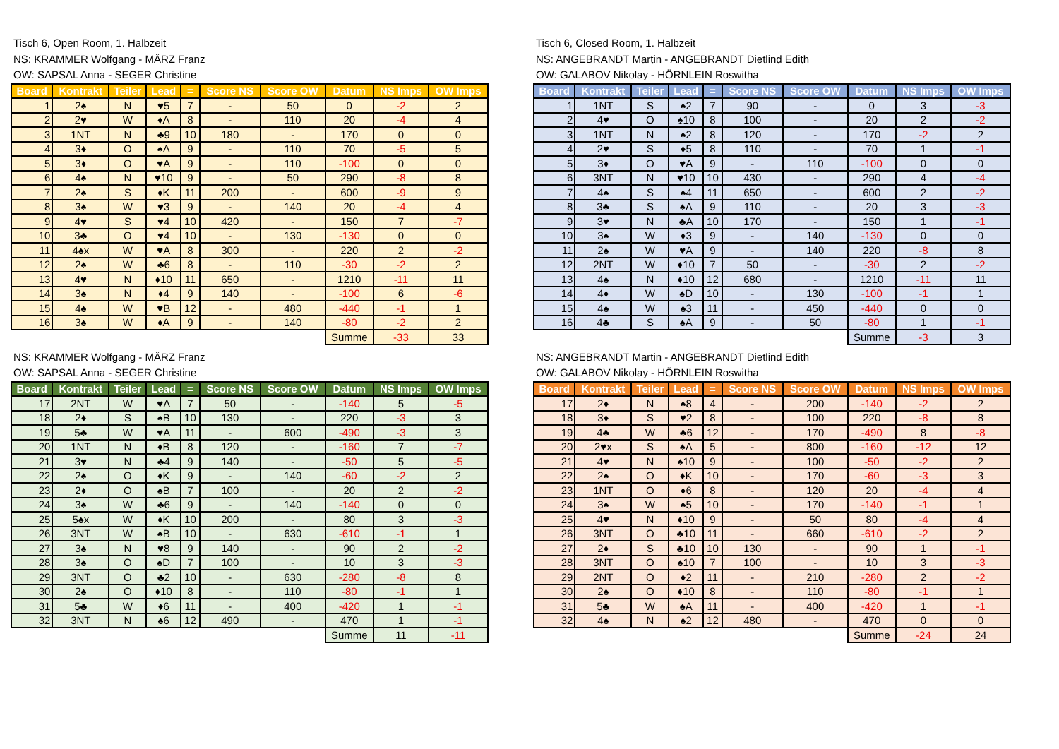Tisch 6, Open Room, 1. Halbzeit
NS: KRAMMER Wolfgang - MÄRZ Franz
OW: SAPSAL Anna - SEGER Christine
| Board | Kontrakt | Teiler | Lead | = | Score NS | Score OW | Datum | NS Imps | OW Imps |
| --- | --- | --- | --- | --- | --- | --- | --- | --- | --- |
| 1 | 2♠ | N | ♥5 | 7 | - | 50 | 0 | -2 | 2 |
| 2 | 2♥ | W | ♦A | 8 | - | 110 | 20 | -4 | 4 |
| 3 | 1NT | N | ♣9 | 10 | 180 | - | 170 | 0 | 0 |
| 4 | 3♦ | O | ♠A | 9 | - | 110 | 70 | -5 | 5 |
| 5 | 3♦ | O | ♥A | 9 | - | 110 | -100 | 0 | 0 |
| 6 | 4♠ | N | ♥10 | 9 | - | 50 | 290 | -8 | 8 |
| 7 | 2♠ | S | ♦K | 11 | 200 | - | 600 | -9 | 9 |
| 8 | 3♠ | W | ♥3 | 9 | - | 140 | 20 | -4 | 4 |
| 9 | 4♥ | S | ♥4 | 10 | 420 | - | 150 | 7 | -7 |
| 10 | 3♣ | O | ♥4 | 10 | - | 130 | -130 | 0 | 0 |
| 11 | 4♠x | W | ♥A | 8 | 300 | - | 220 | 2 | -2 |
| 12 | 2♠ | W | ♣6 | 8 | - | 110 | -30 | -2 | 2 |
| 13 | 4♥ | N | ♦10 | 11 | 650 | - | 1210 | -11 | 11 |
| 14 | 3♠ | N | ♦4 | 9 | 140 | - | -100 | 6 | -6 |
| 15 | 4♠ | W | ♥B | 12 | - | 480 | -440 | -1 | 1 |
| 16 | 3♠ | W | ♦A | 9 | - | 140 | -80 | -2 | 2 |
| | | | | | | | Summe | -33 | 33 |
Tisch 6, Closed Room, 1. Halbzeit
NS: ANGEBRANDT Martin - ANGEBRANDT Dietlind Edith
OW: GALABOV Nikolay - HÖRNLEIN Roswitha
| Board | Kontrakt | Teiler | Lead | = | Score NS | Score OW | Datum | NS Imps | OW Imps |
| --- | --- | --- | --- | --- | --- | --- | --- | --- | --- |
| 1 | 1NT | S | ♠2 | 7 | 90 | - | 0 | 3 | -3 |
| 2 | 4♥ | O | ♠10 | 8 | 100 | - | 20 | 2 | -2 |
| 3 | 1NT | N | ♠2 | 8 | 120 | - | 170 | -2 | 2 |
| 4 | 2♥ | S | ♦5 | 8 | 110 | - | 70 | 1 | -1 |
| 5 | 3♦ | O | ♥A | 9 | - | 110 | -100 | 0 | 0 |
| 6 | 3NT | N | ♥10 | 10 | 430 | - | 290 | 4 | -4 |
| 7 | 4♠ | S | ♠4 | 11 | 650 | - | 600 | 2 | -2 |
| 8 | 3♣ | S | ♠A | 9 | 110 | - | 20 | 3 | -3 |
| 9 | 3♥ | N | ♣A | 10 | 170 | - | 150 | 1 | -1 |
| 10 | 3♠ | W | ♦3 | 9 | - | 140 | -130 | 0 | 0 |
| 11 | 2♠ | W | ♥A | 9 | - | 140 | 220 | -8 | 8 |
| 12 | 2NT | W | ♦10 | 7 | 50 | - | -30 | 2 | -2 |
| 13 | 4♠ | N | ♦10 | 12 | 680 | - | 1210 | -11 | 11 |
| 14 | 4♦ | W | ♠D | 10 | - | 130 | -100 | -1 | 1 |
| 15 | 4♠ | W | ♠3 | 11 | - | 450 | -440 | 0 | 0 |
| 16 | 4♣ | S | ♠A | 9 | - | 50 | -80 | 1 | -1 |
| | | | | | | | Summe | -3 | 3 |
NS: KRAMMER Wolfgang - MÄRZ Franz
OW: SAPSAL Anna - SEGER Christine
| Board | Kontrakt | Teiler | Lead | = | Score NS | Score OW | Datum | NS Imps | OW Imps |
| --- | --- | --- | --- | --- | --- | --- | --- | --- | --- |
| 17 | 2NT | W | ♥A | 7 | 50 | - | -140 | 5 | -5 |
| 18 | 2♦ | S | ♠B | 10 | 130 | - | 220 | -3 | 3 |
| 19 | 5♣ | W | ♥A | 11 | - | 600 | -490 | -3 | 3 |
| 20 | 1NT | N | ♦B | 8 | 120 | - | -160 | 7 | -7 |
| 21 | 3♥ | N | ♣4 | 9 | 140 | - | -50 | 5 | -5 |
| 22 | 2♠ | O | ♦K | 9 | - | 140 | -60 | -2 | 2 |
| 23 | 2♦ | O | ♠B | 7 | 100 | - | 20 | 2 | -2 |
| 24 | 3♠ | W | ♣6 | 9 | - | 140 | -140 | 0 | 0 |
| 25 | 5♠x | W | ♦K | 10 | 200 | - | 80 | 3 | -3 |
| 26 | 3NT | W | ♠B | 10 | - | 630 | -610 | -1 | 1 |
| 27 | 3♠ | N | ♥8 | 9 | 140 | - | 90 | 2 | -2 |
| 28 | 3♠ | O | ♠D | 7 | 100 | - | 10 | 3 | -3 |
| 29 | 3NT | O | ♣2 | 10 | - | 630 | -280 | -8 | 8 |
| 30 | 2♠ | O | ♦10 | 8 | - | 110 | -80 | -1 | 1 |
| 31 | 5♣ | W | ♦6 | 11 | - | 400 | -420 | 1 | -1 |
| 32 | 3NT | N | ♠6 | 12 | 490 | - | 470 | 1 | -1 |
| | | | | | | | Summe | 11 | -11 |
NS: ANGEBRANDT Martin - ANGEBRANDT Dietlind Edith
OW: GALABOV Nikolay - HÖRNLEIN Roswitha
| Board | Kontrakt | Teiler | Lead | = | Score NS | Score OW | Datum | NS Imps | OW Imps |
| --- | --- | --- | --- | --- | --- | --- | --- | --- | --- |
| 17 | 2♦ | N | ♠8 | 4 | - | 200 | -140 | -2 | 2 |
| 18 | 3♦ | S | ♥2 | 8 | - | 100 | 220 | -8 | 8 |
| 19 | 4♣ | W | ♣6 | 12 | - | 170 | -490 | 8 | -8 |
| 20 | 2♥x | S | ♠A | 5 | - | 800 | -160 | -12 | 12 |
| 21 | 4♥ | N | ♠10 | 9 | - | 100 | -50 | -2 | 2 |
| 22 | 2♠ | O | ♦K | 10 | - | 170 | -60 | -3 | 3 |
| 23 | 1NT | O | ♦6 | 8 | - | 120 | 20 | -4 | 4 |
| 24 | 3♠ | W | ♠5 | 10 | - | 170 | -140 | -1 | 1 |
| 25 | 4♥ | N | ♦10 | 9 | - | 50 | 80 | -4 | 4 |
| 26 | 3NT | O | ♣10 | 11 | - | 660 | -610 | -2 | 2 |
| 27 | 2♦ | S | ♣10 | 10 | 130 | - | 90 | 1 | -1 |
| 28 | 3NT | O | ♠10 | 7 | 100 | - | 10 | 3 | -3 |
| 29 | 2NT | O | ♦2 | 11 | - | 210 | -280 | 2 | -2 |
| 30 | 2♠ | O | ♦10 | 8 | - | 110 | -80 | -1 | 1 |
| 31 | 5♣ | W | ♠A | 11 | - | 400 | -420 | 1 | -1 |
| 32 | 4♠ | N | ♠2 | 12 | 480 | - | 470 | 0 | 0 |
| | | | | | | | Summe | -24 | 24 |